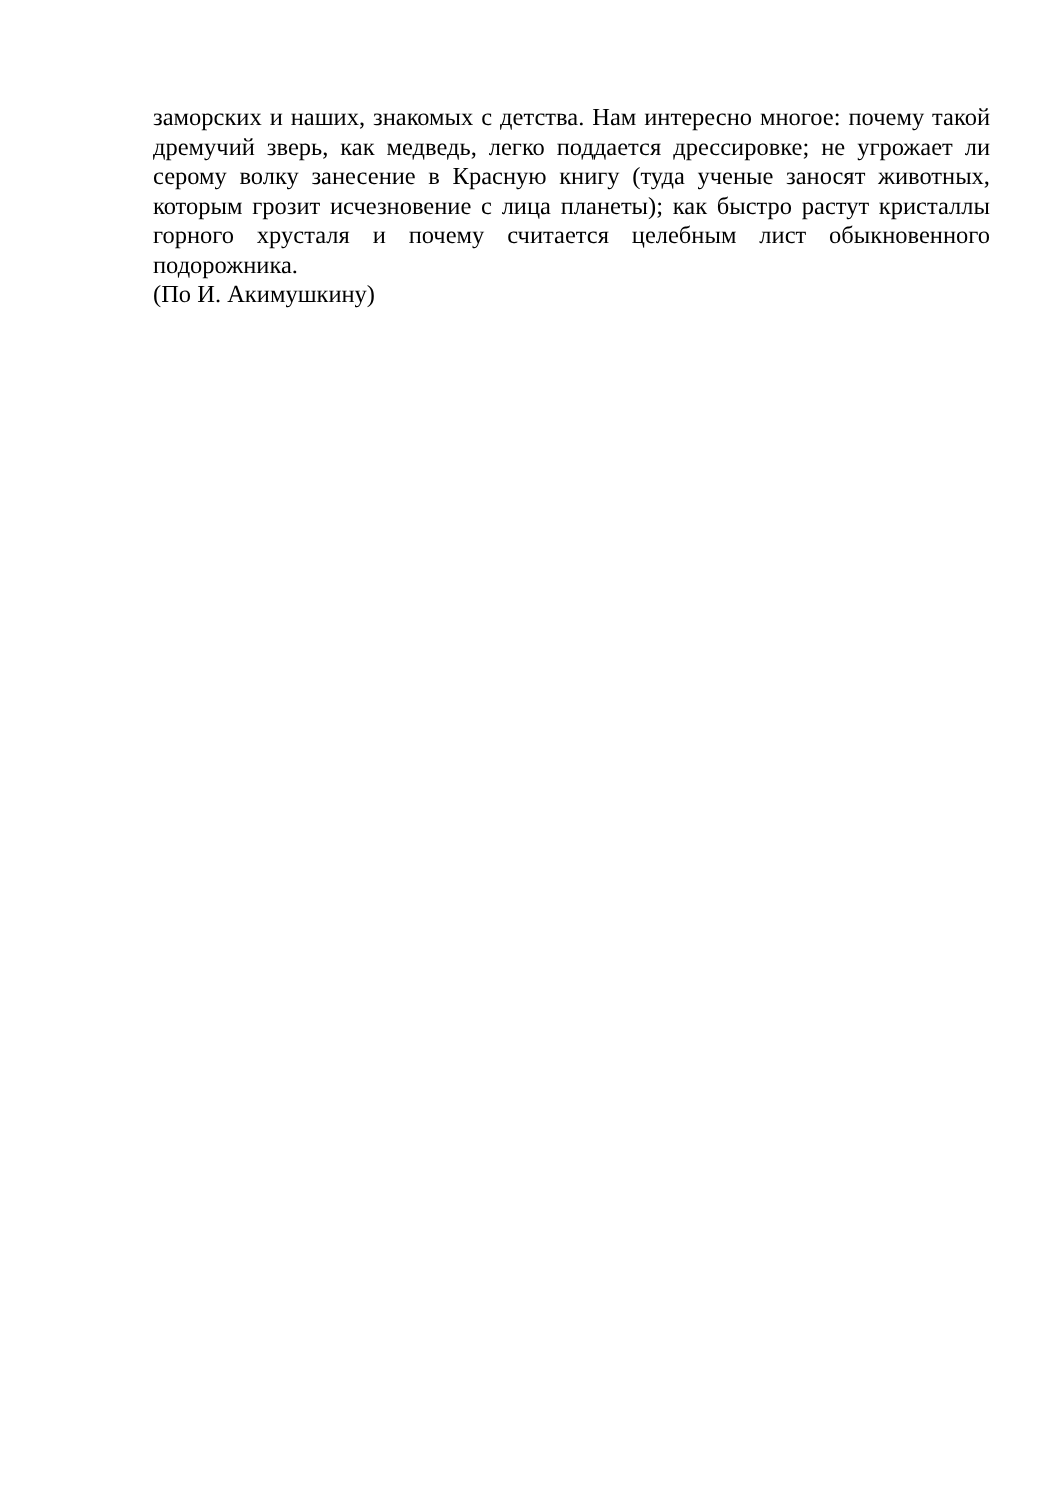заморских и наших, знакомых с детства. Нам интересно многое: почему такой дремучий зверь, как медведь, легко поддается дрессировке; не угрожает ли серому волку занесение в Красную книгу (туда ученые заносят животных, которым грозит исчезновение с лица планеты); как быстро растут кристаллы горного хрусталя и почему считается целебным лист обыкновенного подорожника.
(По И. Акимушкину)